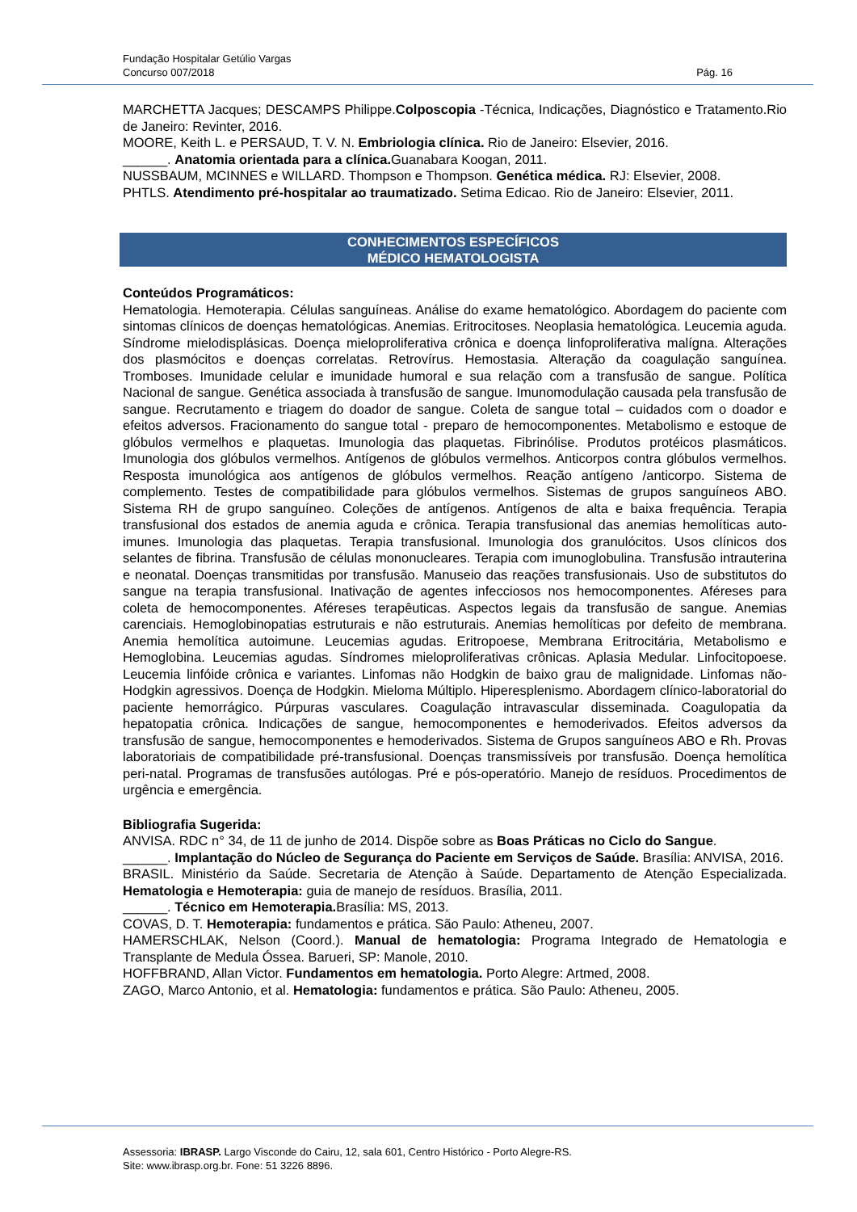Fundação Hospitalar Getúlio Vargas
Concurso 007/2018 Pág. 16
MARCHETTA Jacques; DESCAMPS Philippe.Colposcopia -Técnica, Indicações, Diagnóstico e Tratamento.Rio de Janeiro: Revinter, 2016.
MOORE, Keith L. e PERSAUD, T. V. N. Embriologia clínica. Rio de Janeiro: Elsevier, 2016.
______. Anatomia orientada para a clínica. Guanabara Koogan, 2011.
NUSSBAUM, MCINNES e WILLARD. Thompson e Thompson. Genética médica. RJ: Elsevier, 2008.
PHTLS. Atendimento pré-hospitalar ao traumatizado. Setima Edicao. Rio de Janeiro: Elsevier, 2011.
CONHECIMENTOS ESPECÍFICOS
MÉDICO HEMATOLOGISTA
Conteúdos Programáticos:
Hematologia. Hemoterapia. Células sanguíneas. Análise do exame hematológico. Abordagem do paciente com sintomas clínicos de doenças hematológicas. Anemias. Eritrocitoses. Neoplasia hematológica. Leucemia aguda. Síndrome mielodisplásicas. Doença mieloproliferativa crônica e doença linfoproliferativa malígna. Alterações dos plasmócitos e doenças correlatas. Retrovírus. Hemostasia. Alteração da coagulação sanguínea. Tromboses. Imunidade celular e imunidade humoral e sua relação com a transfusão de sangue. Política Nacional de sangue. Genética associada à transfusão de sangue. Imunomodulação causada pela transfusão de sangue. Recrutamento e triagem do doador de sangue. Coleta de sangue total – cuidados com o doador e efeitos adversos. Fracionamento do sangue total - preparo de hemocomponentes. Metabolismo e estoque de glóbulos vermelhos e plaquetas. Imunologia das plaquetas. Fibrinólise. Produtos protéicos plasmáticos. Imunologia dos glóbulos vermelhos. Antígenos de glóbulos vermelhos. Anticorpos contra glóbulos vermelhos. Resposta imunológica aos antígenos de glóbulos vermelhos. Reação antígeno /anticorpo. Sistema de complemento. Testes de compatibilidade para glóbulos vermelhos. Sistemas de grupos sanguíneos ABO. Sistema RH de grupo sanguíneo. Coleções de antígenos. Antígenos de alta e baixa frequência. Terapia transfusional dos estados de anemia aguda e crônica. Terapia transfusional das anemias hemolíticas auto-imunes. Imunologia das plaquetas. Terapia transfusional. Imunologia dos granulócitos. Usos clínicos dos selantes de fibrina. Transfusão de células mononucleares. Terapia com imunoglobulina. Transfusão intrauterina e neonatal. Doenças transmitidas por transfusão. Manuseio das reações transfusionais. Uso de substitutos do sangue na terapia transfusional. Inativação de agentes infecciosos nos hemocomponentes. Aféreses para coleta de hemocomponentes. Aféreses terapêuticas. Aspectos legais da transfusão de sangue. Anemias carenciais. Hemoglobinopatias estruturais e não estruturais. Anemias hemolíticas por defeito de membrana. Anemia hemolítica autoimune. Leucemias agudas. Eritropoese, Membrana Eritrocitária, Metabolismo e Hemoglobina. Leucemias agudas. Síndromes mieloproliferativas crônicas. Aplasia Medular. Linfocitopoese. Leucemia linfóide crônica e variantes. Linfomas não Hodgkin de baixo grau de malignidade. Linfomas não-Hodgkin agressivos. Doença de Hodgkin. Mieloma Múltiplo. Hiperesplenismo. Abordagem clínico-laboratorial do paciente hemorrágico. Púrpuras vasculares. Coagulação intravascular disseminada. Coagulopatia da hepatopatia crônica. Indicações de sangue, hemocomponentes e hemoderivados. Efeitos adversos da transfusão de sangue, hemocomponentes e hemoderivados. Sistema de Grupos sanguíneos ABO e Rh. Provas laboratoriais de compatibilidade pré-transfusional. Doenças transmissíveis por transfusão. Doença hemolítica peri-natal. Programas de transfusões autólogas. Pré e pós-operatório. Manejo de resíduos. Procedimentos de urgência e emergência.
Bibliografia Sugerida:
ANVISA. RDC n° 34, de 11 de junho de 2014. Dispõe sobre as Boas Práticas no Ciclo do Sangue.
______. Implantação do Núcleo de Segurança do Paciente em Serviços de Saúde. Brasília: ANVISA, 2016.
BRASIL. Ministério da Saúde. Secretaria de Atenção à Saúde. Departamento de Atenção Especializada. Hematologia e Hemoterapia: guia de manejo de resíduos. Brasília, 2011.
______. Técnico em Hemoterapia. Brasília: MS, 2013.
COVAS, D. T. Hemoterapia: fundamentos e prática. São Paulo: Atheneu, 2007.
HAMERSCHLAK, Nelson (Coord.). Manual de hematologia: Programa Integrado de Hematologia e Transplante de Medula Óssea. Barueri, SP: Manole, 2010.
HOFFBRAND, Allan Victor. Fundamentos em hematologia. Porto Alegre: Artmed, 2008.
ZAGO, Marco Antonio, et al. Hematologia: fundamentos e prática. São Paulo: Atheneu, 2005.
Assessoria: IBRASP. Largo Visconde do Cairu, 12, sala 601, Centro Histórico - Porto Alegre-RS.
Site: www.ibrasp.org.br. Fone: 51 3226 8896.